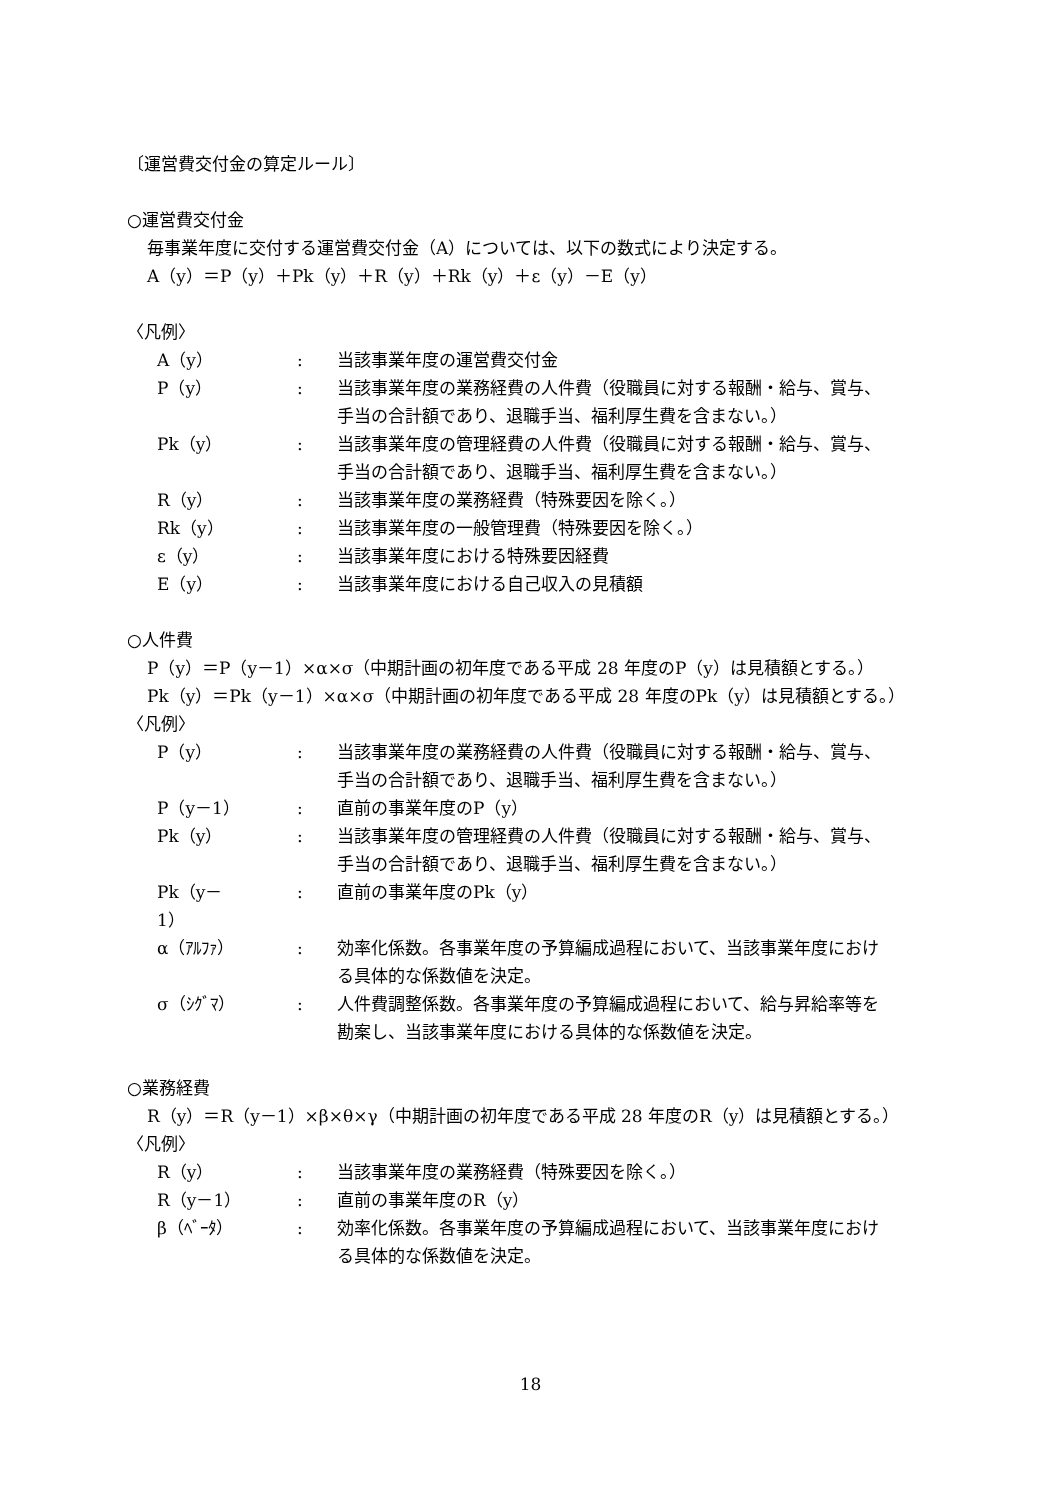〔運営費交付金の算定ルール〕
○運営費交付金
毎事業年度に交付する運営費交付金（A）については、以下の数式により決定する。
A（y）＝P（y）＋Pk（y）＋R（y）＋Rk（y）＋ε（y）－E（y）
〈凡例〉
| A（y） | : | 当該事業年度の運営費交付金 |
| P（y） | : | 当該事業年度の業務経費の人件費（役職員に対する報酬・給与、賞与、 手当の合計額であり、退職手当、福利厚生費を含まない。） |
| Pk（y） | : | 当該事業年度の管理経費の人件費（役職員に対する報酬・給与、賞与、 手当の合計額であり、退職手当、福利厚生費を含まない。） |
| R（y） | : | 当該事業年度の業務経費（特殊要因を除く。） |
| Rk（y） | : | 当該事業年度の一般管理費（特殊要因を除く。） |
| ε（y） | : | 当該事業年度における特殊要因経費 |
| E（y） | : | 当該事業年度における自己収入の見積額 |
○人件費
P（y）＝P（y－1）×α×σ（中期計画の初年度である平成 28 年度のP（y）は見積額とする。）
Pk（y）＝Pk（y－1）×α×σ（中期計画の初年度である平成 28 年度のPk（y）は見積額とする。）
〈凡例〉
| P（y） | : | 当該事業年度の業務経費の人件費（役職員に対する報酬・給与、賞与、 手当の合計額であり、退職手当、福利厚生費を含まない。） |
| P（y－1） | : | 直前の事業年度のP（y） |
| Pk（y） | : | 当該事業年度の管理経費の人件費（役職員に対する報酬・給与、賞与、 手当の合計額であり、退職手当、福利厚生費を含まない。） |
| Pk（y－ 1） | : | 直前の事業年度のPk（y） |
| α（ｱﾙﾌｧ） | : | 効率化係数。各事業年度の予算編成過程において、当該事業年度におけ る具体的な係数値を決定。 |
| σ（ｼｸﾞﾏ） | : | 人件費調整係数。各事業年度の予算編成過程において、給与昇給率等を 勘案し、当該事業年度における具体的な係数値を決定。 |
○業務経費
R（y）＝R（y－1）×β×θ×γ（中期計画の初年度である平成 28 年度のR（y）は見積額とする。）
〈凡例〉
| R（y） | : | 当該事業年度の業務経費（特殊要因を除く。） |
| R（y－1） | : | 直前の事業年度のR（y） |
| β（ﾍﾞｰﾀ） | : | 効率化係数。各事業年度の予算編成過程において、当該事業年度におけ る具体的な係数値を決定。 |
18